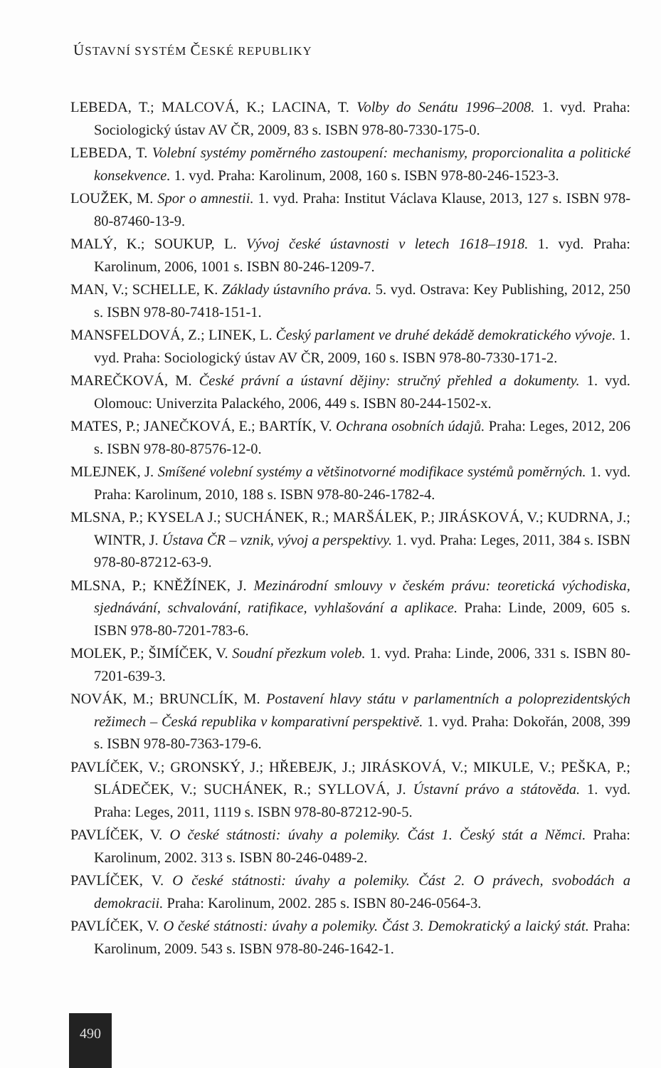ÚSTAVNÍ SYSTÉM ČESKÉ REPUBLIKY
LEBEDA, T.; MALCOVÁ, K.; LACINA, T. Volby do Senátu 1996–2008. 1. vyd. Praha: Sociologický ústav AV ČR, 2009, 83 s. ISBN 978-80-7330-175-0.
LEBEDA, T. Volební systémy poměrného zastoupení: mechanismy, proporcionalita a politické konsekvence. 1. vyd. Praha: Karolinum, 2008, 160 s. ISBN 978-80-246-1523-3.
LOUŽEK, M. Spor o amnestii. 1. vyd. Praha: Institut Václava Klause, 2013, 127 s. ISBN 978-80-87460-13-9.
MALÝ, K.; SOUKUP, L. Vývoj české ústavnosti v letech 1618–1918. 1. vyd. Praha: Karolinum, 2006, 1001 s. ISBN 80-246-1209-7.
MAN, V.; SCHELLE, K. Základy ústavního práva. 5. vyd. Ostrava: Key Publishing, 2012, 250 s. ISBN 978-80-7418-151-1.
MANSFELDOVÁ, Z.; LINEK, L. Český parlament ve druhé dekádě demokratického vývoje. 1. vyd. Praha: Sociologický ústav AV ČR, 2009, 160 s. ISBN 978-80-7330-171-2.
MAREČKOVÁ, M. České právní a ústavní dějiny: stručný přehled a dokumenty. 1. vyd. Olomouc: Univerzita Palackého, 2006, 449 s. ISBN 80-244-1502-x.
MATES, P.; JANEČKOVÁ, E.; BARTÍK, V. Ochrana osobních údajů. Praha: Leges, 2012, 206 s. ISBN 978-80-87576-12-0.
MLEJNEK, J. Smíšené volební systémy a většinotvorné modifikace systémů poměrných. 1. vyd. Praha: Karolinum, 2010, 188 s. ISBN 978-80-246-1782-4.
MLSNA, P.; KYSELA J.; SUCHÁNEK, R.; MARŠÁLEK, P.; JIRÁSKOVÁ, V.; KUDRNA, J.; WINTR, J. Ústava ČR – vznik, vývoj a perspektivy. 1. vyd. Praha: Leges, 2011, 384 s. ISBN 978-80-87212-63-9.
MLSNA, P.; KNĚŽÍNEK, J. Mezinárodní smlouvy v českém právu: teoretická východiska, sjednávání, schvalování, ratifikace, vyhlašování a aplikace. Praha: Linde, 2009, 605 s. ISBN 978-80-7201-783-6.
MOLEK, P.; ŠIMÍČEK, V. Soudní přezkum voleb. 1. vyd. Praha: Linde, 2006, 331 s. ISBN 80-7201-639-3.
NOVÁK, M.; BRUNCLÍK, M. Postavení hlavy státu v parlamentních a poloprezidentských režimech – Česká republika v komparativní perspektivě. 1. vyd. Praha: Dokořán, 2008, 399 s. ISBN 978-80-7363-179-6.
PAVLÍČEK, V.; GRONSKÝ, J.; HŘEBEJK, J.; JIRÁSKOVÁ, V.; MIKULE, V.; PEŠKA, P.; SLÁDEČEK, V.; SUCHÁNEK, R.; SYLLOVÁ, J. Ústavní právo a státověda. 1. vyd. Praha: Leges, 2011, 1119 s. ISBN 978-80-87212-90-5.
PAVLÍČEK, V. O české státnosti: úvahy a polemiky. Část 1. Český stát a Němci. Praha: Karolinum, 2002. 313 s. ISBN 80-246-0489-2.
PAVLÍČEK, V. O české státnosti: úvahy a polemiky. Část 2. O právech, svobodách a demokracii. Praha: Karolinum, 2002. 285 s. ISBN 80-246-0564-3.
PAVLÍČEK, V. O české státnosti: úvahy a polemiky. Část 3. Demokratický a laický stát. Praha: Karolinum, 2009. 543 s. ISBN 978-80-246-1642-1.
490